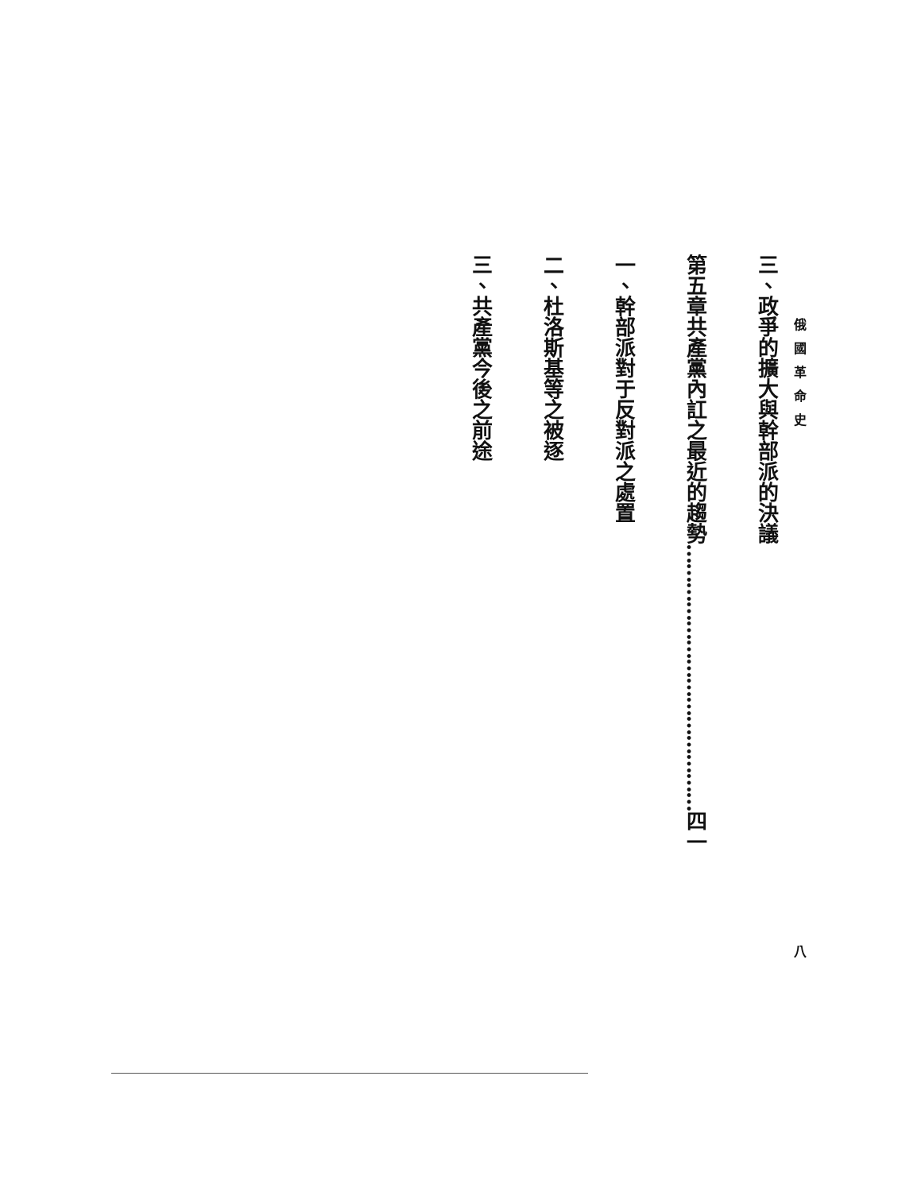俄國革命史 　　　　　　　　　　　　　　　　　　　　 八
三、 政爭的擴大與幹部派的決議
第五章 共產黨內訌之最近的趨勢……………………………………四一
一、 幹部派對于反對派之處置
二、 杜洛斯基等之被逐
三、 共產黨今後之前途